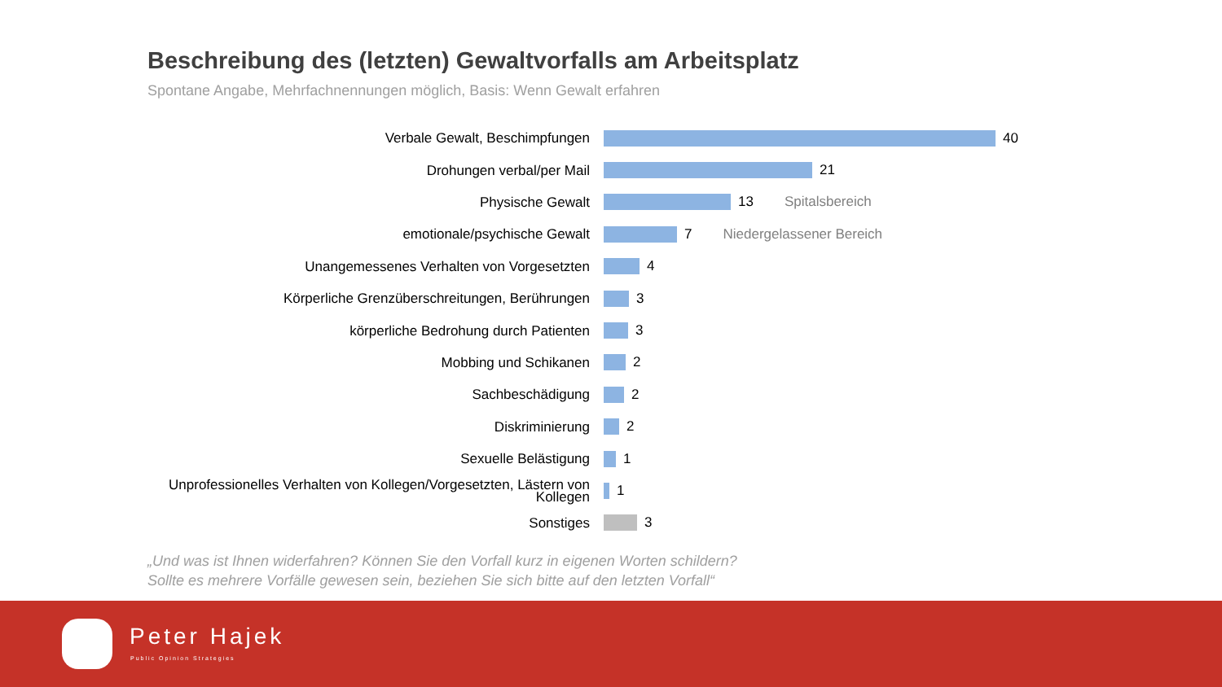Beschreibung des (letzten) Gewaltvorfalls am Arbeitsplatz
Spontane Angabe, Mehrfachnennungen möglich, Basis: Wenn Gewalt erfahren
Verbale Gewalt, Beschimpfungen
40
Drohungen verbal/per Mail
21
Physische Gewalt
13 Spitalsbereich
emotionale/psychische Gewalt
7 Niedergelassener Bereich
Unangemessenes Verhalten von Vorgesetzten
4
Körperliche Grenzüberschreitungen, Berührungen
3
körperliche Bedrohung durch Patienten
3
Mobbing und Schikanen
2
Sachbeschädigung
2
Diskriminierung
2
Sexuelle Belästigung
1
Unprofessionelles Verhalten von Kollegen/Vorgesetzten, Lästern von Kollegen
1
Sonstiges
3
„Und was ist Ihnen widerfahren? Können Sie den Vorfall kurz in eigenen Worten schildern?
Sollte es mehrere Vorfälle gewesen sein, beziehen Sie sich bitte auf den letzten Vorfall“
Peter Hajek
Public Opinion Strategies